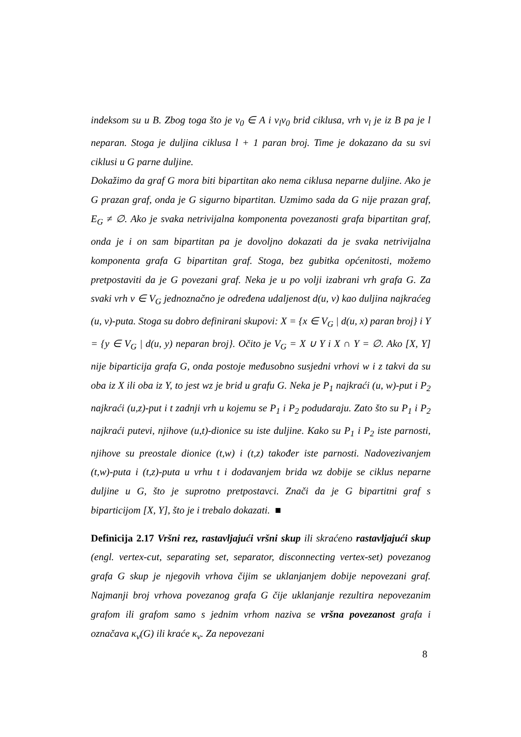indeksom su u B. Zbog toga što je v<sub>0</sub> ∈ A i v<sub>l</sub>v<sub>0</sub> brid ciklusa, vrh v<sub>l</sub> je iz B pa je l neparan. Stoga je duljina ciklusa l + 1 paran broj. Time je dokazano da su svi ciklusi u G parne duljine.
Dokažimo da graf G mora biti bipartitan ako nema ciklusa neparne duljine. Ako je G prazan graf, onda je G sigurno bipartitan. Uzmimo sada da G nije prazan graf, E<sub>G</sub> ≠ ∅. Ako je svaka netrivijalna komponenta povezanosti grafa bipartitan graf, onda je i on sam bipartitan pa je dovoljno dokazati da je svaka netrivijalna komponenta grafa G bipartitan graf. Stoga, bez gubitka općenitosti, možemo pretpostaviti da je G povezani graf. Neka je u po volji izabrani vrh grafa G. Za svaki vrh v ∈ V<sub>G</sub> jednoznačno je određena udaljenost d(u, v) kao duljina najkraćeg (u, v)-puta. Stoga su dobro definirani skupovi: X = {x ∈ V<sub>G</sub> | d(u, x) paran broj} i Y = {y ∈ V<sub>G</sub> | d(u, y) neparan broj}. Očito je V<sub>G</sub> = X ∪ Y i X ∩ Y = ∅. Ako [X, Y] nije biparticija grafa G, onda postoje međusobno susjedni vrhovi w i z takvi da su oba iz X ili oba iz Y, to jest wz je brid u grafu G. Neka je P<sub>1</sub> najkraći (u, w)-put i P<sub>2</sub> najkraći (u,z)-put i t zadnji vrh u kojemu se P<sub>1</sub> i P<sub>2</sub> podudaraju. Zato što su P<sub>1</sub> i P<sub>2</sub> najkraći putevi, njihove (u,t)-dionice su iste duljine. Kako su P<sub>1</sub> i P<sub>2</sub> iste parnosti, njihove su preostale dionice (t,w) i (t,z) također iste parnosti. Nadovezivanjem (t,w)-puta i (t,z)-puta u vrhu t i dodavanjem brida wz dobije se ciklus neparne duljine u G, što je suprotno pretpostavci. Znači da je G bipartitni graf s biparticijom [X, Y], što je i trebalo dokazati. ■
Definicija 2.17 Vršni rez, rastavljajući vršni skup ili skraćeno rastavljajući skup (engl. vertex-cut, separating set, separator, disconnecting vertex-set) povezanog grafa G skup je njegovih vrhova čijim se uklanjanjem dobije nepovezani graf. Najmanji broj vrhova povezanog grafa G čije uklanjanje rezultira nepovezanim grafom ili grafom samo s jednim vrhom naziva se vršna povezanost grafa i označava κ<sub>v</sub>(G) ili kraće κ<sub>v</sub>. Za nepovezani
8